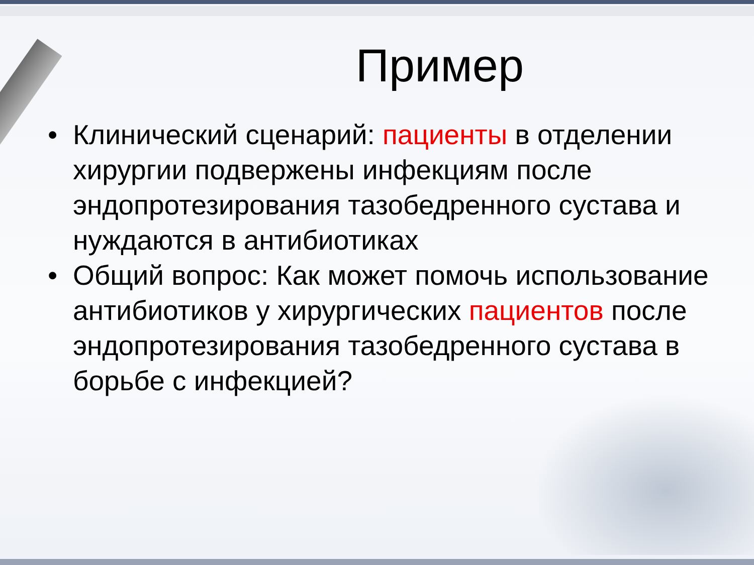Пример
• Клинический сценарий: пациенты в отделении хирургии подвержены инфекциям после эндопротезирования тазобедренного сустава и нуждаются в антибиотиках
• Общий вопрос: Как может помочь использование антибиотиков у хирургических пациентов после эндопротезирования тазобедренного сустава в борьбе с инфекцией?